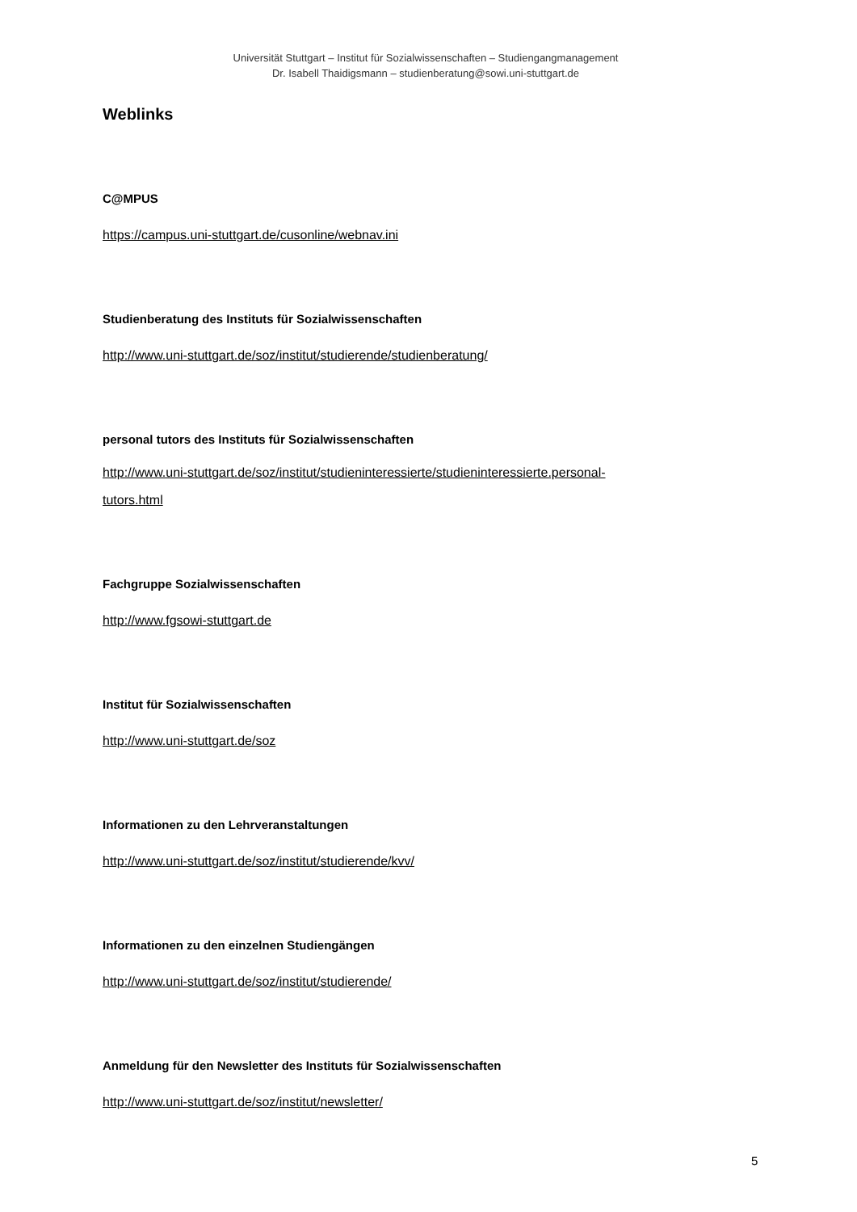Universität Stuttgart – Institut für Sozialwissenschaften – Studiengangmanagement
Dr. Isabell Thaidigsmann – studienberatung@sowi.uni-stuttgart.de
Weblinks
C@MPUS
https://campus.uni-stuttgart.de/cusonline/webnav.ini
Studienberatung des Instituts für Sozialwissenschaften
http://www.uni-stuttgart.de/soz/institut/studierende/studienberatung/
personal tutors des Instituts für Sozialwissenschaften
http://www.uni-stuttgart.de/soz/institut/studieninteressierte/studieninteressierte.personal-
tutors.html
Fachgruppe Sozialwissenschaften
http://www.fgsowi-stuttgart.de
Institut für Sozialwissenschaften
http://www.uni-stuttgart.de/soz
Informationen zu den Lehrveranstaltungen
http://www.uni-stuttgart.de/soz/institut/studierende/kvv/
Informationen zu den einzelnen Studiengängen
http://www.uni-stuttgart.de/soz/institut/studierende/
Anmeldung für den Newsletter des Instituts für Sozialwissenschaften
http://www.uni-stuttgart.de/soz/institut/newsletter/
5